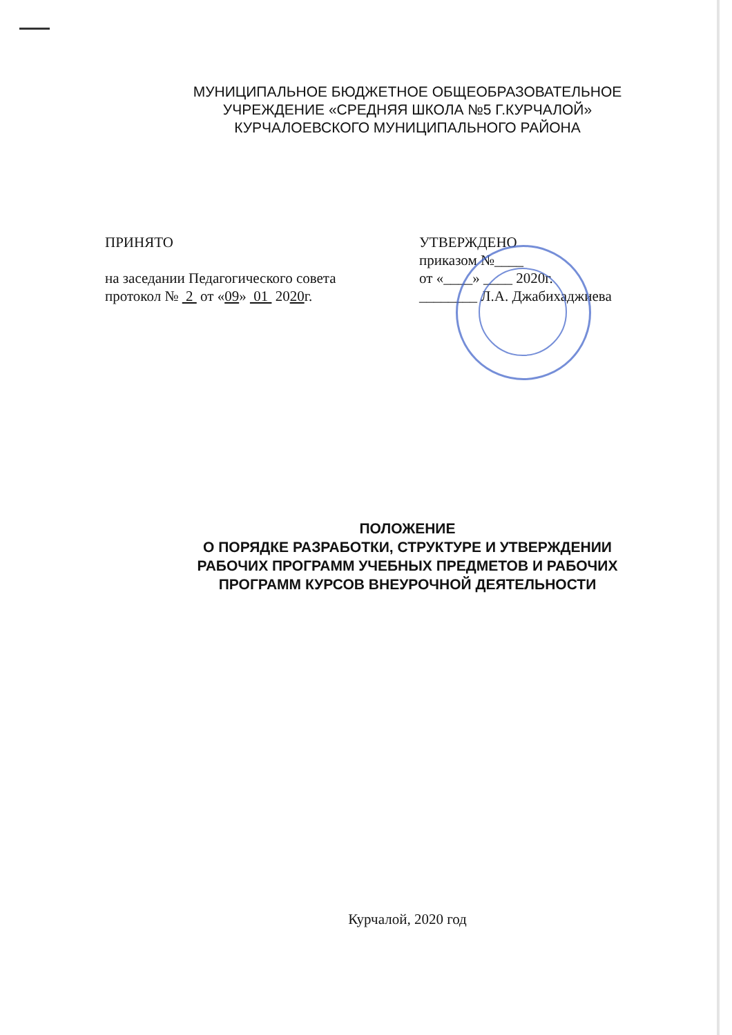МУНИЦИПАЛЬНОЕ БЮДЖЕТНОЕ ОБЩЕОБРАЗОВАТЕЛЬНОЕ
УЧРЕЖДЕНИЕ «СРЕДНЯЯ ШКОЛА №5 Г.КУРЧАЛОЙ»
КУРЧАЛОЕВСКОГО МУНИЦИПАЛЬНОГО РАЙОНА
ПРИНЯТО
на заседании Педагогического совета
протокол № 2 от «09» 01 2020г.
УТВЕРЖДЕНО
приказом №____
от «____» ____ 2020г.
________ Л.А. Джабихаджиева
ПОЛОЖЕНИЕ
О ПОРЯДКЕ РАЗРАБОТКИ, СТРУКТУРЕ И УТВЕРЖДЕНИИ
РАБОЧИХ ПРОГРАММ УЧЕБНЫХ ПРЕДМЕТОВ И РАБОЧИХ
ПРОГРАММ КУРСОВ ВНЕУРОЧНОЙ ДЕЯТЕЛЬНОСТИ
Курчалой, 2020 год